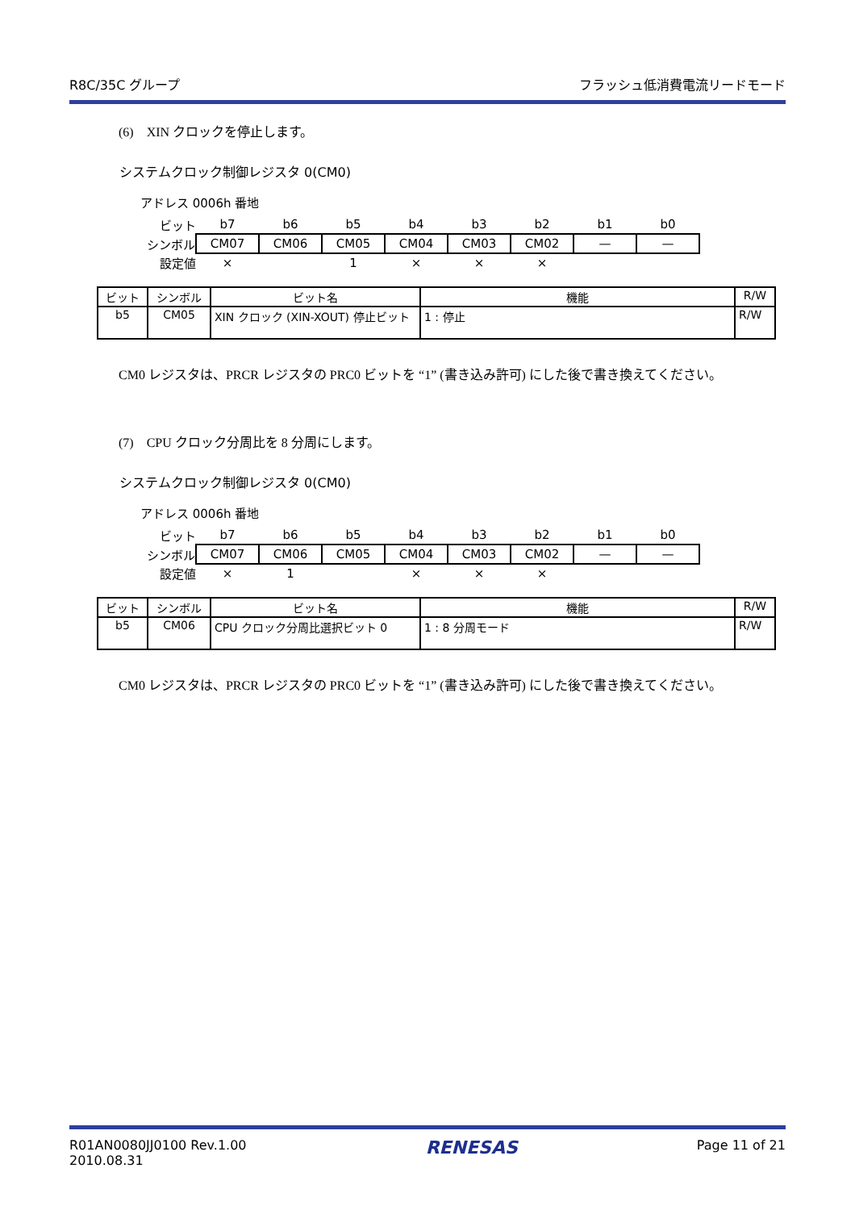R8C/35C グループ フラッシュ低消費電流リードモード
(6)　XIN クロックを停止します。
システムクロック制御レジスタ 0(CM0)
アドレス 0006h 番地
| ビット | b7 | b6 | b5 | b4 | b3 | b2 | b1 | b0 |
| シンボル | CM07 | CM06 | CM05 | CM04 | CM03 | CM02 | — | — |
| 設定値 | × | | 1 | × | × | × | | |
| ビット | シンボル | ビット名 | 機能 | R/W |
| --- | --- | --- | --- | --- |
| b5 | CM05 | XIN クロック (XIN-XOUT) 停止ビット | 1 : 停止 | R/W |
CM0 レジスタは、PRCR レジスタの PRC0 ビットを “1” (書き込み許可) にした後で書き換えてください。
(7)　CPU クロック分周比を 8 分周にします。
システムクロック制御レジスタ 0(CM0)
アドレス 0006h 番地
| ビット | b7 | b6 | b5 | b4 | b3 | b2 | b1 | b0 |
| シンボル | CM07 | CM06 | CM05 | CM04 | CM03 | CM02 | — | — |
| 設定値 | × | 1 | | × | × | × | | |
| ビット | シンボル | ビット名 | 機能 | R/W |
| --- | --- | --- | --- | --- |
| b5 | CM06 | CPU クロック分周比選択ビット 0 | 1 : 8 分周モード | R/W |
CM0 レジスタは、PRCR レジスタの PRC0 ビットを “1” (書き込み許可) にした後で書き換えてください。
R01AN0080JJ0100 Rev.1.00
2010.08.31 RENESAS Page 11 of 21